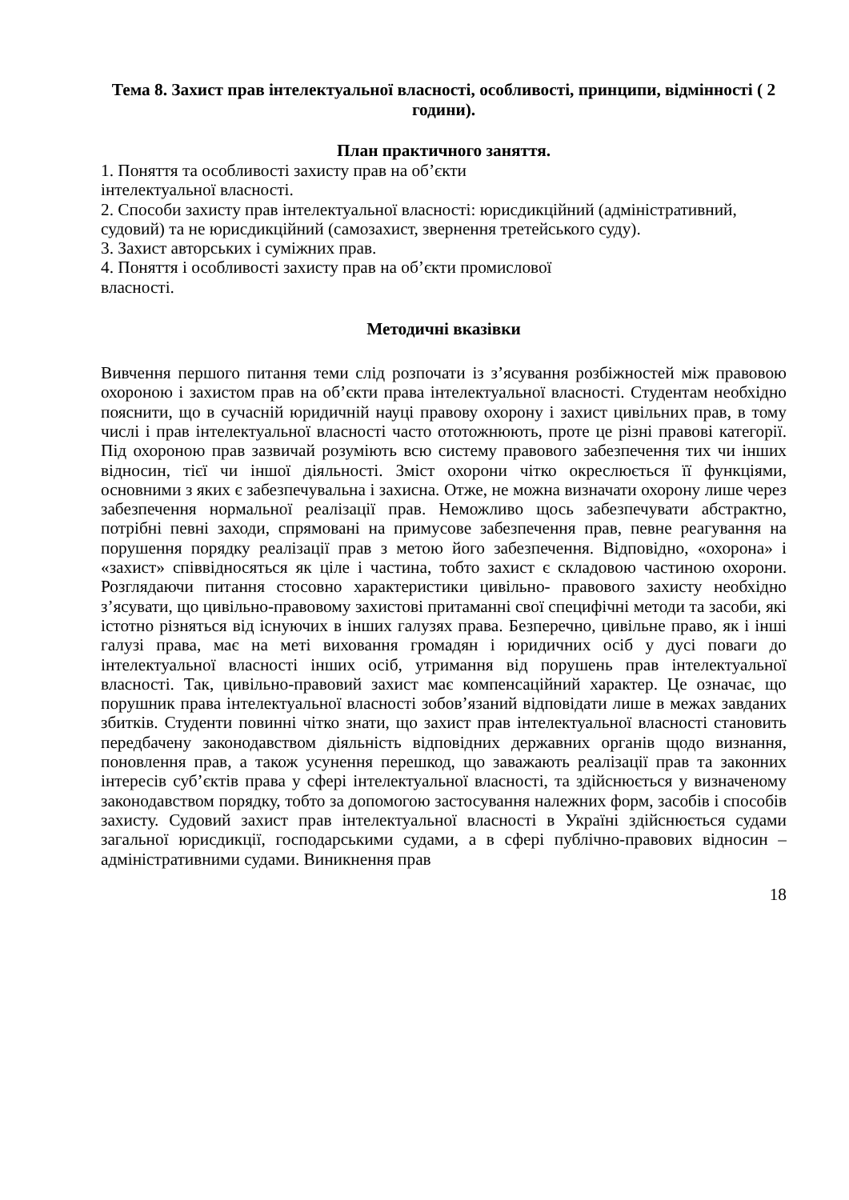Тема 8. Захист прав інтелектуальної власності, особливості, принципи, відмінності ( 2 години).
План практичного заняття.
1. Поняття та особливості захисту прав на об’єкти
інтелектуальної власності.
2. Способи захисту прав інтелектуальної власності: юрисдикційний (адміністративний, судовий) та не юрисдикційний (самозахист, звернення третейського суду).
3. Захист авторських і суміжних прав.
4. Поняття і особливості захисту прав на об’єкти промислової
власності.
Методичні вказівки
Вивчення першого питання теми слід розпочати із з’ясування розбіжностей між правовою охороною і захистом прав на об’єкти права інтелектуальної власності. Студентам необхідно пояснити, що в сучасній юридичній науці правову охорону і захист цивільних прав, в тому числі і прав інтелектуальної власності часто ототожнюють, проте це різні правові категорії. Під охороною прав зазвичай розуміють всю систему правового забезпечення тих чи інших відносин, тієї чи іншої діяльності. Зміст охорони чітко окреслюється її функціями, основними з яких є забезпечувальна і захисна. Отже, не можна визначати охорону лише через забезпечення нормальної реалізації прав. Неможливо щось забезпечувати абстрактно, потрібні певні заходи, спрямовані на примусове забезпечення прав, певне реагування на порушення порядку реалізації прав з метою його забезпечення. Відповідно, «охорона» і «захист» співвідносяться як ціле і частина, тобто захист є складовою частиною охорони. Розглядаючи питання стосовно характеристики цивільно- правового захисту необхідно з’ясувати, що цивільно-правовому захистові притаманні свої специфічні методи та засоби, які істотно різняться від існуючих в інших галузях права. Безперечно, цивільне право, як і інші галузі права, має на меті виховання громадян і юридичних осіб у дусі поваги до інтелектуальної власності інших осіб, утримання від порушень прав інтелектуальної власності. Так, цивільно-правовий захист має компенсаційний характер. Це означає, що порушник права інтелектуальної власності зобов’язаний відповідати лише в межах завданих збитків. Студенти повинні чітко знати, що захист прав інтелектуальної власності становить передбачену законодавством діяльність відповідних державних органів щодо визнання, поновлення прав, а також усунення перешкод, що заважають реалізації прав та законних інтересів суб’єктів права у сфері інтелектуальної власності, та здійснюється у визначеному законодавством порядку, тобто за допомогою застосування належних форм, засобів і способів захисту. Судовий захист прав інтелектуальної власності в Україні здійснюється судами загальної юрисдикції, господарськими судами, а в сфері публічно-правових відносин – адміністративними судами. Виникнення прав
18